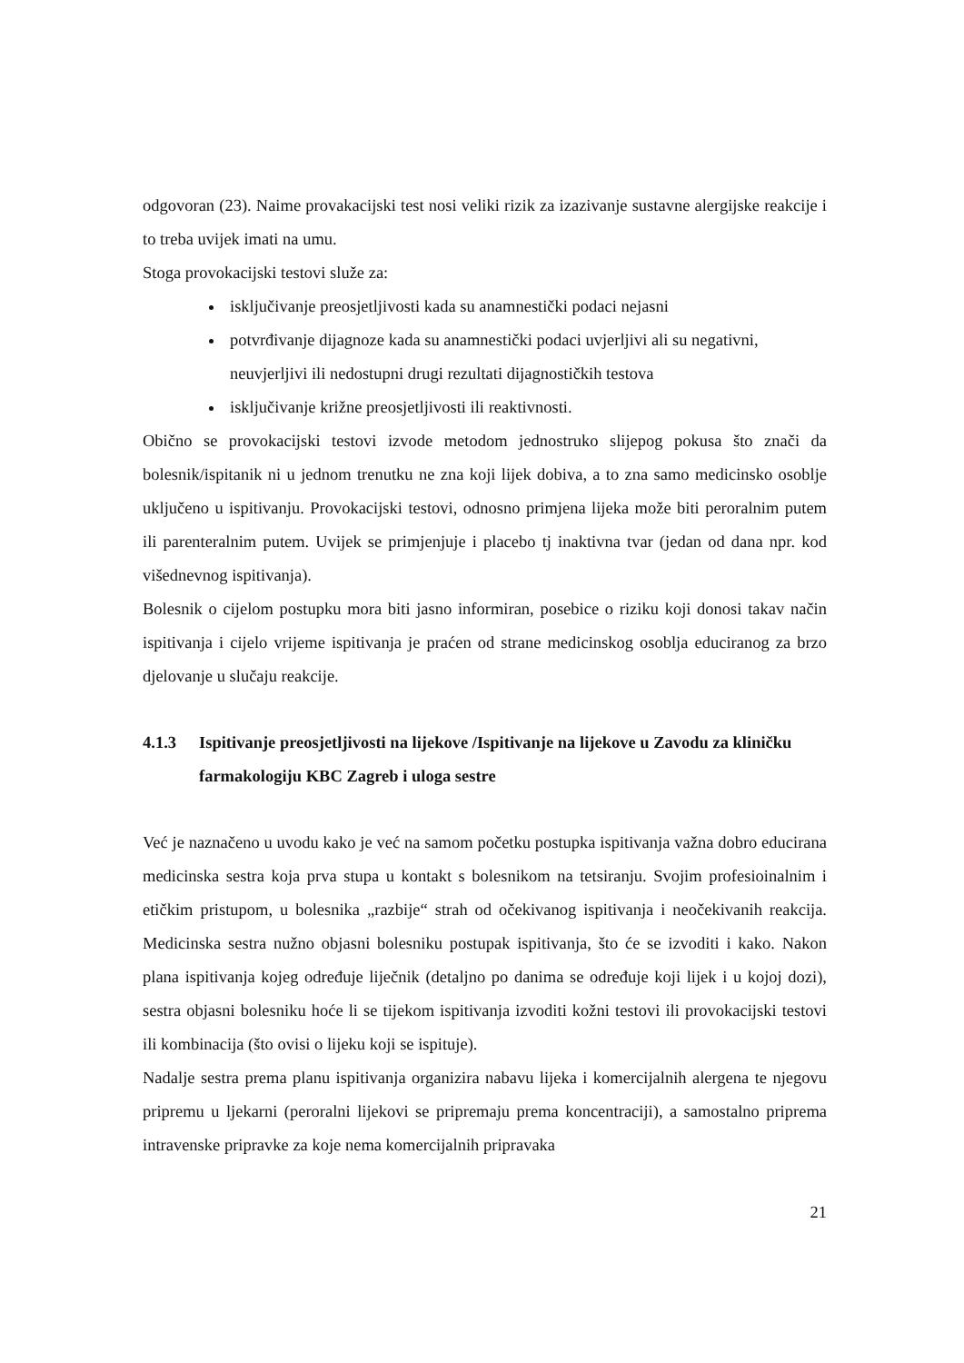odgovoran (23). Naime provakacijski test nosi veliki rizik za izazivanje sustavne alergijske reakcije i to treba uvijek imati na umu.
Stoga provokacijski testovi služe za:
isključivanje preosjetljivosti kada su anamnestički podaci nejasni
potvrđivanje dijagnoze kada su anamnestički podaci uvjerljivi ali su negativni, neuvjerljivi ili nedostupni drugi rezultati dijagnostičkih testova
isključivanje križne preosjetljivosti ili reaktivnosti.
Obično se provokacijski testovi izvode metodom jednostruko slijepog pokusa što znači da bolesnik/ispitanik ni u jednom trenutku ne zna koji lijek dobiva, a to zna samo medicinsko osoblje uključeno u ispitivanju. Provokacijski testovi, odnosno primjena lijeka može biti peroralnim putem ili parenteralnim putem. Uvijek se primjenjuje i placebo tj inaktivna tvar (jedan od dana npr. kod višednevnog ispitivanja).
Bolesnik o cijelom postupku mora biti jasno informiran, posebice o riziku koji donosi takav način ispitivanja i cijelo vrijeme ispitivanja je praćen od strane medicinskog osoblja educiranog za brzo djelovanje u slučaju reakcije.
4.1.3 Ispitivanje preosjetljivosti na lijekove /Ispitivanje na lijekove u Zavodu za kliničku farmakologiju KBC Zagreb i uloga sestre
Već je naznačeno u uvodu kako je već na samom početku postupka ispitivanja važna dobro educirana medicinska sestra koja prva stupa u kontakt s bolesnikom na tetsiranju. Svojim profesioinalnim i etičkim pristupom, u bolesnika „razbije“ strah od očekivanog ispitivanja i neočekivanih reakcija. Medicinska sestra nužno objasni bolesniku postupak ispitivanja, što će se izvoditi i kako. Nakon plana ispitivanja kojeg određuje liječnik (detaljno po danima se određuje koji lijek i u kojoj dozi), sestra objasni bolesniku hoće li se tijekom ispitivanja izvoditi kožni testovi ili provokacijski testovi ili kombinacija (što ovisi o lijeku koji se ispituje).
Nadalje sestra prema planu ispitivanja organizira nabavu lijeka i komercijalnih alergena te njegovu pripremu u ljekarni (peroralni lijekovi se pripremaju prema koncentraciji), a samostalno priprema intravenske pripravke za koje nema komercijalnih pripravaka
21